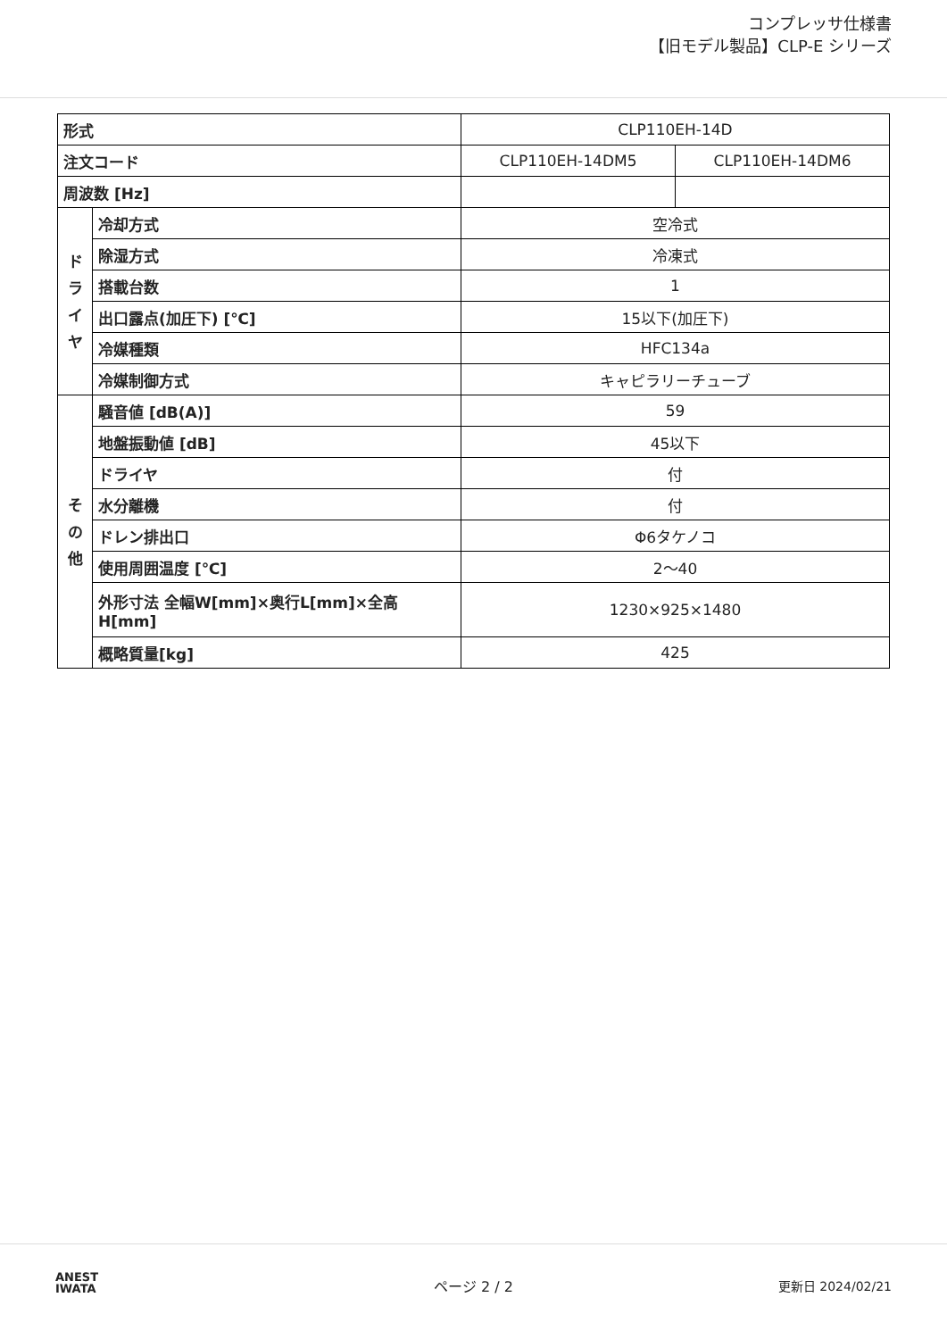コンプレッサ仕様書
【旧モデル製品】CLP-E シリーズ
| 形式 | | CLP110EH-14D | |
| 注文コード | | CLP110EH-14DM5 | CLP110EH-14DM6 |
| 周波数 [Hz] | | | |
| ド ラ イ ヤ | 冷却方式 | 空冷式 | |
| | 除湿方式 | 冷凍式 | |
| | 搭載台数 | 1 | |
| | 出口露点(加圧下) [℃] | 15以下(加圧下) | |
| | 冷媒種類 | HFC134a | |
| | 冷媒制御方式 | キャピラリーチューブ | |
| そ の 他 | 騒音値 [dB(A)] | 59 | |
| | 地盤振動値 [dB] | 45以下 | |
| | ドライヤ | 付 | |
| | 水分離機 | 付 | |
| | ドレン排出口 | Φ6タケノコ | |
| | 使用周囲温度 [℃] | 2〜40 | |
| | 外形寸法 全幅W[mm]×奥行L[mm]×全高H[mm] | 1230×925×1480 | |
| | 概略質量[kg] | 425 | |
ANEST
IWATA
ページ 2 / 2 更新日 2024/02/21